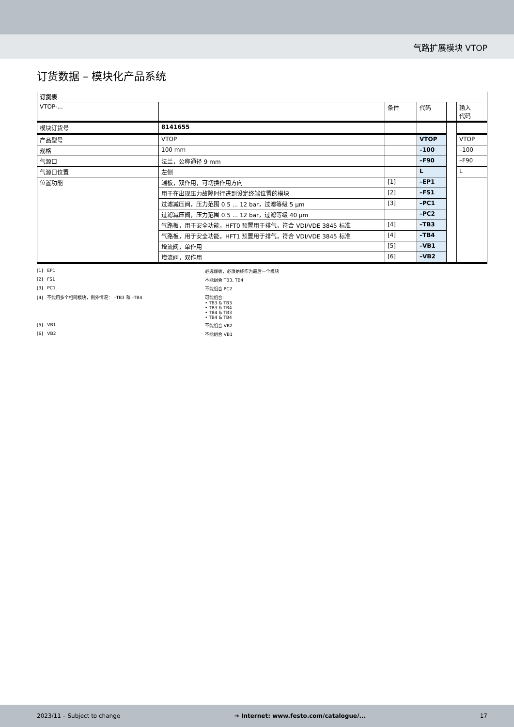气路扩展模块 VTOP
订货数据 – 模块化产品系统
| 订货表 | | | | | |
| VTOP-... | | 条件 | 代码 | | 输入 代码 |
| 模块订货号 | 8141655 | | | | |
| 产品型号 | VTOP | | VTOP | | VTOP |
| 规格 | 100 mm | | –100 | | –100 |
| 气源口 | 法兰，公称通径 9 mm | | –F90 | | –F90 |
| 气源口位置 | 左侧 | | L | | L |
| 位置功能 | 端板，双作用，可切换作用方向 | [1] | –EP1 | | |
| | 用于在出现压力故障时行进到设定终端位置的模块 | [2] | –FS1 | | |
| | 过滤减压阀，压力范围 0.5 ... 12 bar，过滤等级 5 µm | [3] | –PC1 | | |
| | 过滤减压阀，压力范围 0.5 ... 12 bar，过滤等级 40 µm | | –PC2 | | |
| | 气路板，用于安全功能，HFT0 预置用于排气，符合 VDI/VDE 3845 标准 | [4] | –TB3 | | |
| | 气路板，用于安全功能，HFT1 预置用于排气，符合 VDI/VDE 3845 标准 | [4] | –TB4 | | |
| | 增流阀，单作用 | [5] | –VB1 | | |
| | 增流阀，双作用 | [6] | –VB2 | | |
[1] EP1
必选端板，必须始终作为最后一个模块
[2] FS1
不能组合 TB3, TB4
[3] PC1
不能组合 PC2
[4] 不能用多个相同模块，例外情况： –TB3 和 –TB4
可能组合:
• TB3 & TB3
• TB3 & TB4
• TB4 & TB3
• TB4 & TB4
[5] VB1
不能组合 VB2
[6] VB2
不能组合 VB1
2023/11 – Subject to change ➔ Internet: www.festo.com/catalogue/... 17